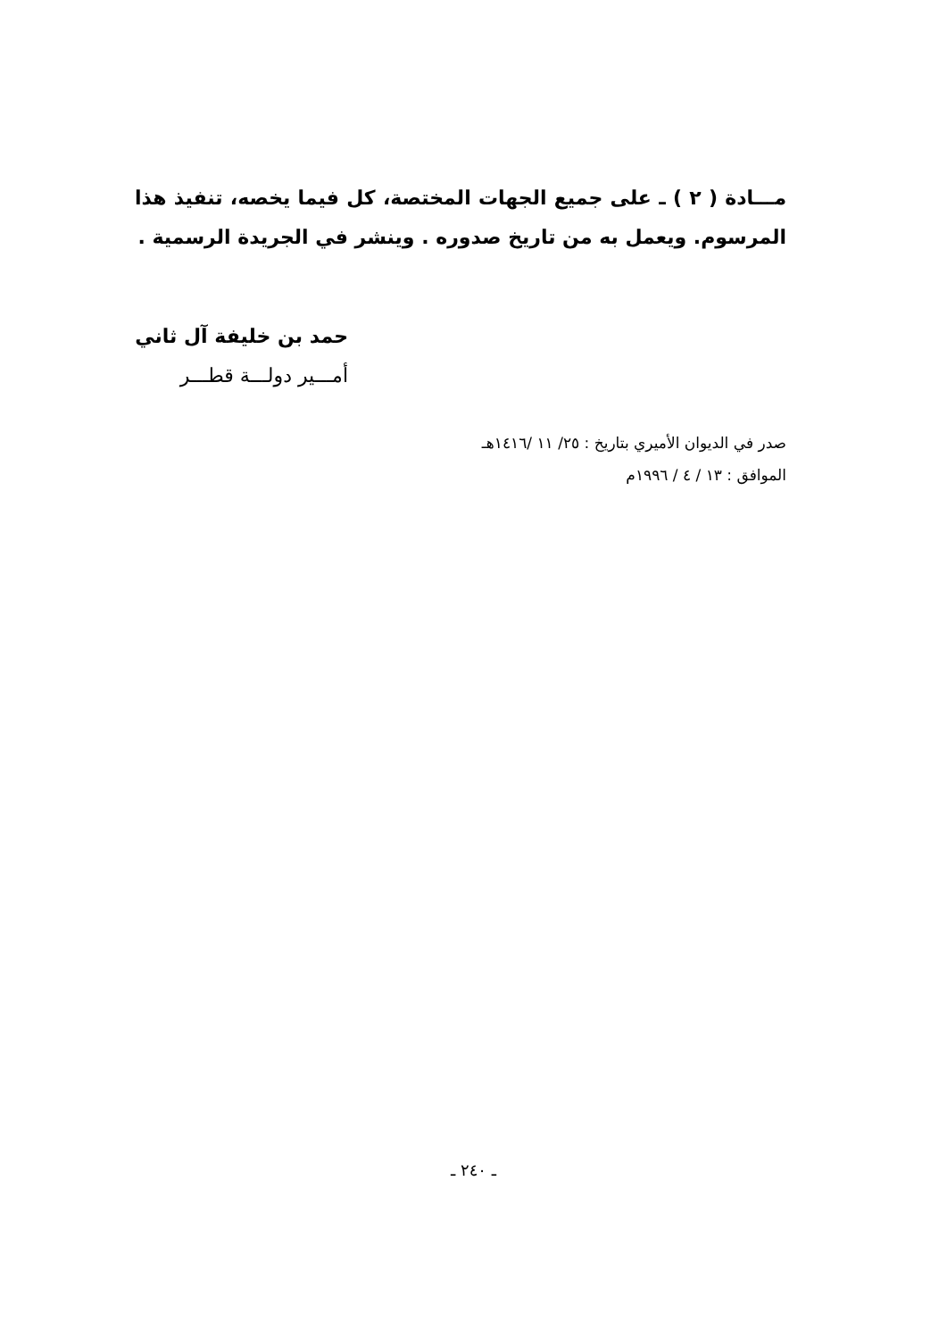مـــادة ( ٢ ) ـ على جميع الجهات المختصة، كل فيما يخصه، تنفيذ هذا المرسوم. ويعمل به من تاريخ صدوره . وينشر في الجريدة الرسمية .
حمد بن خليفة آل ثاني
أمـــير دولـــة قطـــر
صدر في الديوان الأميري بتاريخ : ٢٥/ ١١ /١٤١٦هـ
الموافق : ١٣ / ٤ / ١٩٩٦م
ـ ٢٤٠ ـ